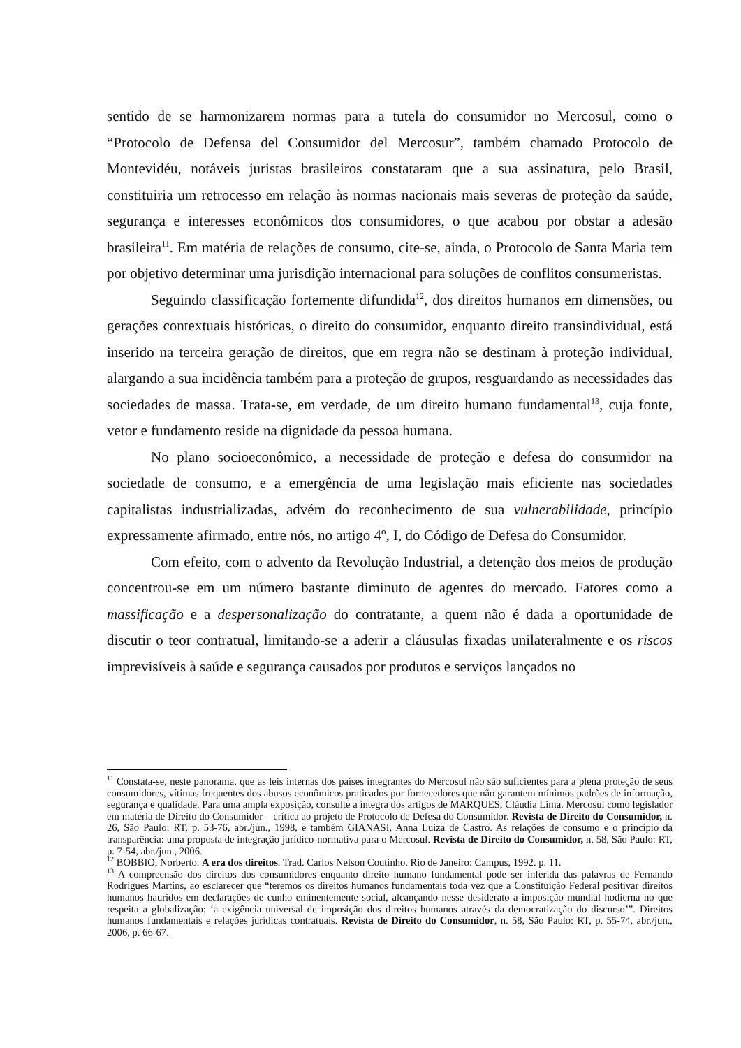sentido de se harmonizarem normas para a tutela do consumidor no Mercosul, como o “Protocolo de Defensa del Consumidor del Mercosur”, também chamado Protocolo de Montevidéu, notáveis juristas brasileiros constataram que a sua assinatura, pelo Brasil, constituiria um retrocesso em relação às normas nacionais mais severas de proteção da saúde, segurança e interesses econômicos dos consumidores, o que acabou por obstar a adesão brasileira<sup>11</sup>. Em matéria de relações de consumo, cite-se, ainda, o Protocolo de Santa Maria tem por objetivo determinar uma jurisdição internacional para soluções de conflitos consumeristas.
Seguindo classificação fortemente difundida<sup>12</sup>, dos direitos humanos em dimensões, ou gerações contextuais históricas, o direito do consumidor, enquanto direito transindividual, está inserido na terceira geração de direitos, que em regra não se destinam à proteção individual, alargando a sua incidência também para a proteção de grupos, resguardando as necessidades das sociedades de massa. Trata-se, em verdade, de um direito humano fundamental<sup>13</sup>, cuja fonte, vetor e fundamento reside na dignidade da pessoa humana.
No plano socioeconômico, a necessidade de proteção e defesa do consumidor na sociedade de consumo, e a emergência de uma legislação mais eficiente nas sociedades capitalistas industrializadas, advém do reconhecimento de sua vulnerabilidade, princípio expressamente afirmado, entre nós, no artigo 4º, I, do Código de Defesa do Consumidor.
Com efeito, com o advento da Revolução Industrial, a detenção dos meios de produção concentrou-se em um número bastante diminuto de agentes do mercado. Fatores como a massificação e a despersonalização do contratante, a quem não é dada a oportunidade de discutir o teor contratual, limitando-se a aderir a cláusulas fixadas unilateralmente e os riscos imprevisíveis à saúde e segurança causados por produtos e serviços lançados no
<sup>11</sup> Constata-se, neste panorama, que as leis internas dos países integrantes do Mercosul não são suficientes para a plena proteção de seus consumidores, vítimas frequentes dos abusos econômicos praticados por fornecedores que não garantem mínimos padrões de informação, segurança e qualidade. Para uma ampla exposição, consulte a íntegra dos artigos de MARQUES, Cláudia Lima. Mercosul como legislador em matéria de Direito do Consumidor – crítica ao projeto de Protocolo de Defesa do Consumidor. Revista de Direito do Consumidor, n. 26, São Paulo: RT, p. 53-76, abr./jun., 1998, e também GIANASI, Anna Luiza de Castro. As relações de consumo e o princípio da transparência: uma proposta de integração jurídico-normativa para o Mercosul. Revista de Direito do Consumidor, n. 58, São Paulo: RT, p. 7-54, abr./jun., 2006.
<sup>12</sup> BOBBIO, Norberto. A era dos direitos. Trad. Carlos Nelson Coutinho. Rio de Janeiro: Campus, 1992. p. 11.
<sup>13</sup> A compreensão dos direitos dos consumidores enquanto direito humano fundamental pode ser inferida das palavras de Fernando Rodrigues Martins, ao esclarecer que “teremos os direitos humanos fundamentais toda vez que a Constituição Federal positivar direitos humanos hauridos em declarações de cunho eminentemente social, alcançando nesse desiderato a imposição mundial hodierna no que respeita a globalização: ‘a exigência universal de imposição dos direitos humanos através da democratização do discurso’”. Direitos humanos fundamentais e relações jurídicas contratuais. Revista de Direito do Consumidor, n. 58, São Paulo: RT, p. 55-74, abr./jun., 2006, p. 66-67.